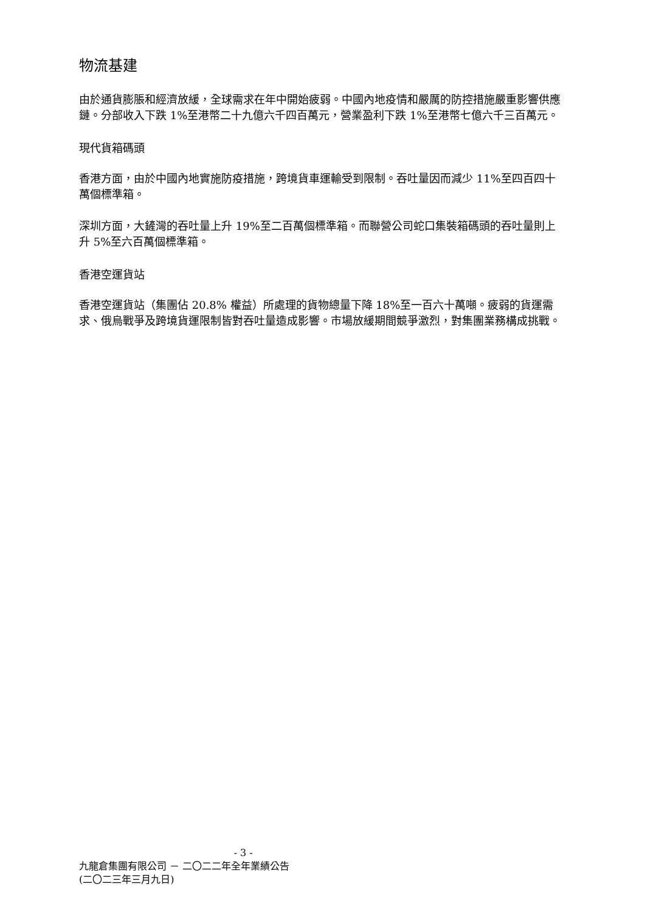物流基建
由於通貨膨脹和經濟放緩，全球需求在年中開始疲弱。中國內地疫情和嚴厲的防控措施嚴重影響供應鏈。分部收入下跌 1%至港幣二十九億六千四百萬元，營業盈利下跌 1%至港幣七億六千三百萬元。
現代貨箱碼頭
香港方面，由於中國內地實施防疫措施，跨境貨車運輸受到限制。吞吐量因而減少 11%至四百四十萬個標準箱。
深圳方面，大鏟灣的吞吐量上升 19%至二百萬個標準箱。而聯營公司蛇口集裝箱碼頭的吞吐量則上升 5%至六百萬個標準箱。
香港空運貨站
香港空運貨站（集團佔 20.8% 權益）所處理的貨物總量下降 18%至一百六十萬噸。疲弱的貨運需求、俄烏戰爭及跨境貨運限制皆對吞吐量造成影響。市場放緩期間競爭激烈，對集團業務構成挑戰。
- 3 -
九龍倉集團有限公司 － 二〇二二年全年業績公告
(二〇二三年三月九日)